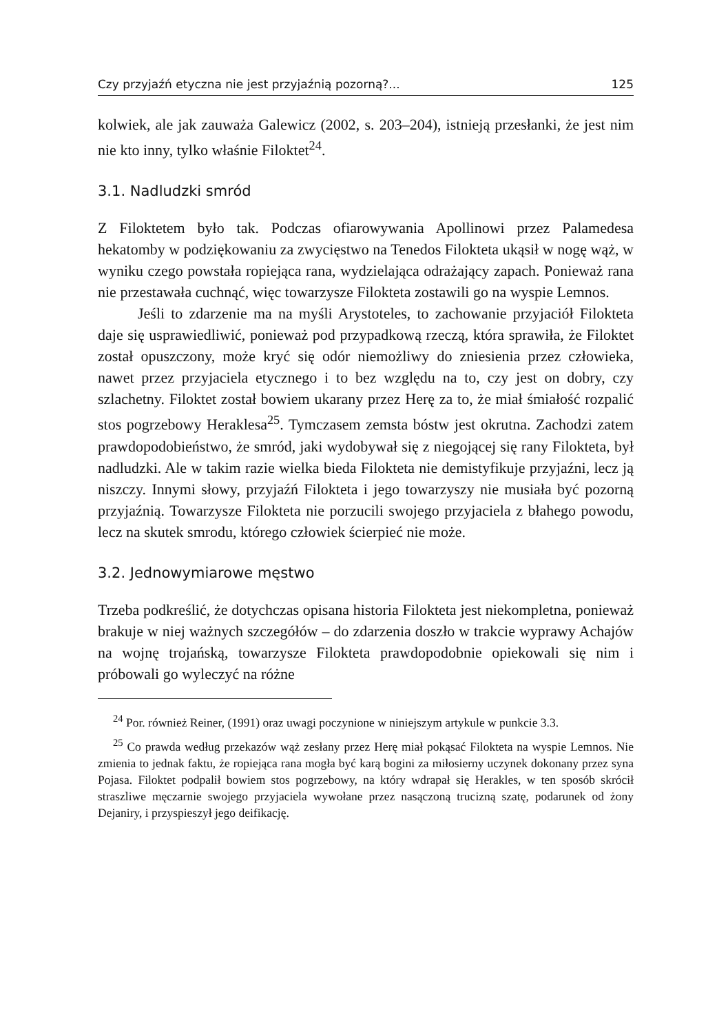Czy przyjaźń etyczna nie jest przyjaźnią pozorną?... 125
kolwiek, ale jak zauważa Galewicz (2002, s. 203–204), istnieją przesłanki, że jest nim nie kto inny, tylko właśnie Filoktet<sup>24</sup>.
3.1. Nadludzki smród
Z Filoktetem było tak. Podczas ofiarowywania Apollinowi przez Palamedesa hekatomby w podziękowaniu za zwycięstwo na Tenedos Filokteta ukąsił w nogę wąż, w wyniku czego powstała ropiejąca rana, wydzielająca odrażający zapach. Ponieważ rana nie przestawała cuchnąć, więc towarzysze Filokteta zostawili go na wyspie Lemnos.
Jeśli to zdarzenie ma na myśli Arystoteles, to zachowanie przyjaciół Filokteta daje się usprawiedliwić, ponieważ pod przypadkową rzeczą, która sprawiła, że Filoktet został opuszczony, może kryć się odór niemożliwy do zniesienia przez człowieka, nawet przez przyjaciela etycznego i to bez względu na to, czy jest on dobry, czy szlachetny. Filoktet został bowiem ukarany przez Herę za to, że miał śmiałość rozpalić stos pogrzebowy Heraklesa<sup>25</sup>. Tymczasem zemsta bóstw jest okrutna. Zachodzi zatem prawdopodobieństwo, że smród, jaki wydobywał się z niegojącej się rany Filokteta, był nadludzki. Ale w takim razie wielka bieda Filokteta nie demistyfikuje przyjaźni, lecz ją niszczy. Innymi słowy, przyjaźń Filokteta i jego towarzyszy nie musiała być pozorną przyjaźnią. Towarzysze Filokteta nie porzucili swojego przyjaciela z błahego powodu, lecz na skutek smrodu, którego człowiek ścierpieć nie może.
3.2. Jednowymiarowe męstwo
Trzeba podkreślić, że dotychczas opisana historia Filokteta jest niekompletna, ponieważ brakuje w niej ważnych szczegółów – do zdarzenia doszło w trakcie wyprawy Achajów na wojnę trojańską, towarzysze Filokteta prawdopodobnie opiekowali się nim i próbowali go wyleczyć na różne
<sup>24</sup> Por. również Reiner, (1991) oraz uwagi poczynione w niniejszym artykule w punkcie 3.3.
<sup>25</sup> Co prawda według przekazów wąż zesłany przez Herę miał pokąsać Filokteta na wyspie Lemnos. Nie zmienia to jednak faktu, że ropiejąca rana mogła być karą bogini za miłosierny uczynek dokonany przez syna Pojasa. Filoktet podpalił bowiem stos pogrzebowy, na który wdrapał się Herakles, w ten sposób skrócił straszliwe męczarnie swojego przyjaciela wywołane przez nasączoną trucizną szatę, podarunek od żony Dejaniry, i przyspieszył jego deifikację.